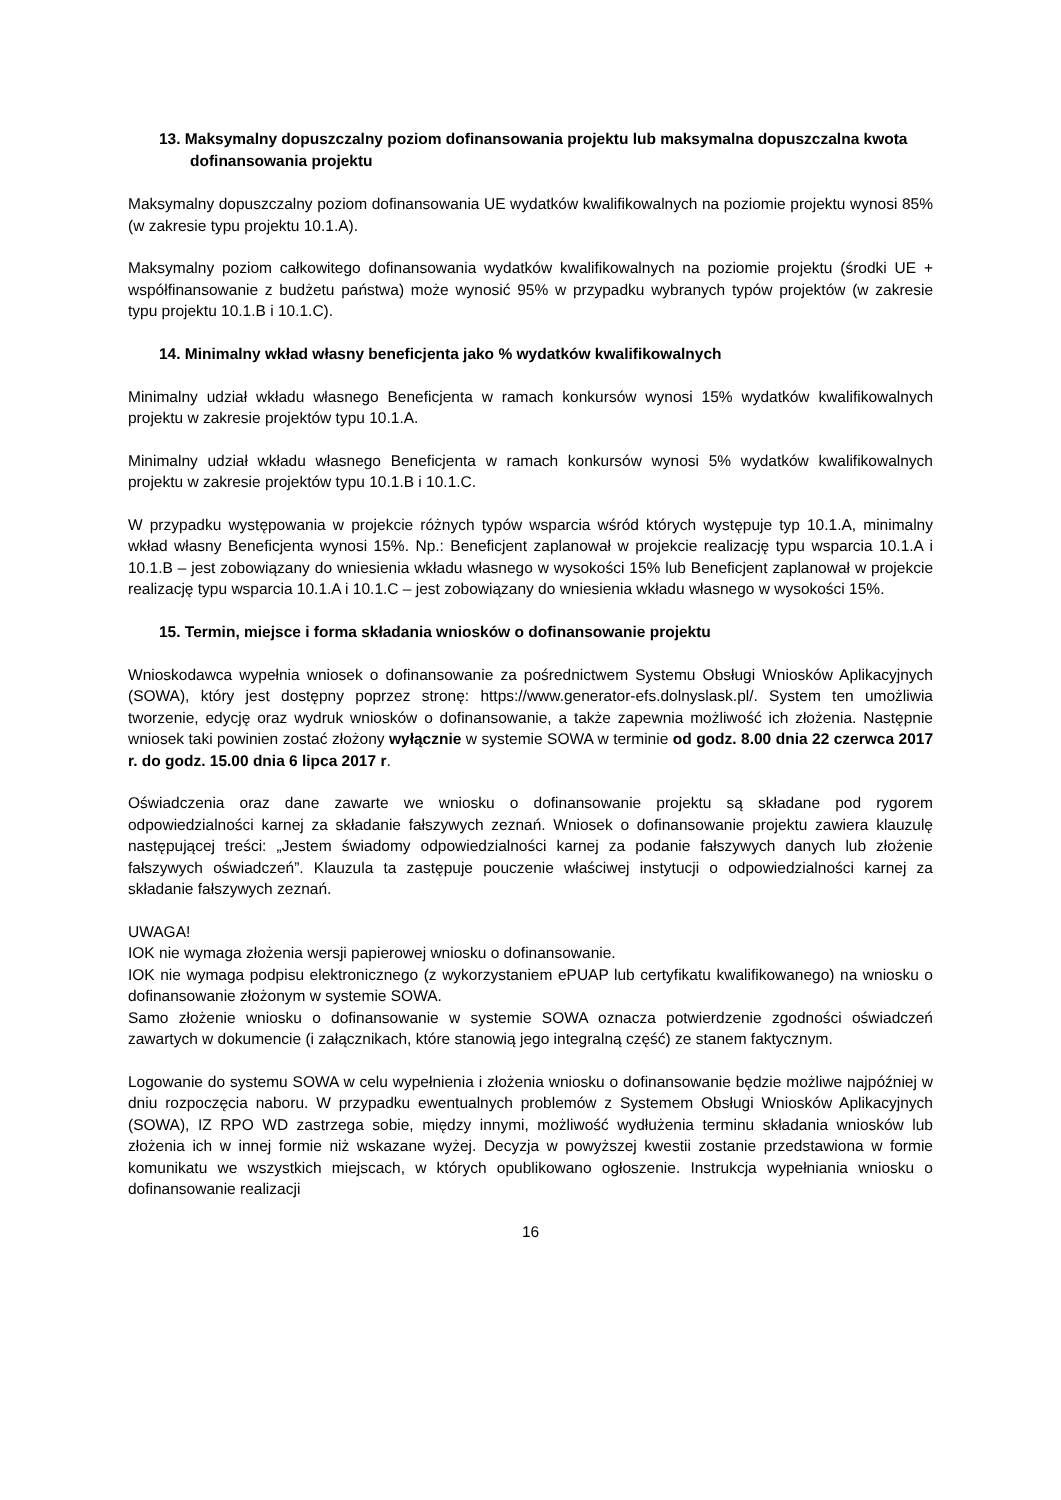13. Maksymalny dopuszczalny poziom dofinansowania projektu lub maksymalna dopuszczalna kwota dofinansowania projektu
Maksymalny dopuszczalny poziom dofinansowania UE wydatków kwalifikowalnych na poziomie projektu wynosi 85% (w zakresie typu projektu 10.1.A).
Maksymalny poziom całkowitego dofinansowania wydatków kwalifikowalnych na poziomie projektu (środki UE + współfinansowanie z budżetu państwa) może wynosić 95% w przypadku wybranych typów projektów (w zakresie typu projektu 10.1.B i 10.1.C).
14. Minimalny wkład własny beneficjenta jako % wydatków kwalifikowalnych
Minimalny udział wkładu własnego Beneficjenta w ramach konkursów wynosi 15% wydatków kwalifikowalnych projektu w zakresie projektów typu 10.1.A.
Minimalny udział wkładu własnego Beneficjenta w ramach konkursów wynosi 5% wydatków kwalifikowalnych projektu w zakresie projektów typu 10.1.B i 10.1.C.
W przypadku występowania w projekcie różnych typów wsparcia wśród których występuje typ 10.1.A, minimalny wkład własny Beneficjenta wynosi 15%. Np.: Beneficjent zaplanował w projekcie realizację typu wsparcia 10.1.A i 10.1.B – jest zobowiązany do wniesienia wkładu własnego w wysokości 15% lub Beneficjent zaplanował w projekcie realizację typu wsparcia 10.1.A i 10.1.C – jest zobowiązany do wniesienia wkładu własnego w wysokości 15%.
15. Termin, miejsce i forma składania wniosków o dofinansowanie projektu
Wnioskodawca wypełnia wniosek o dofinansowanie za pośrednictwem Systemu Obsługi Wniosków Aplikacyjnych (SOWA), który jest dostępny poprzez stronę: https://www.generator-efs.dolnyslask.pl/. System ten umożliwia tworzenie, edycję oraz wydruk wniosków o dofinansowanie, a także zapewnia możliwość ich złożenia. Następnie wniosek taki powinien zostać złożony wyłącznie w systemie SOWA w terminie od godz. 8.00 dnia 22 czerwca 2017 r. do godz. 15.00 dnia 6 lipca 2017 r.
Oświadczenia oraz dane zawarte we wniosku o dofinansowanie projektu są składane pod rygorem odpowiedzialności karnej za składanie fałszywych zeznań. Wniosek o dofinansowanie projektu zawiera klauzulę następującej treści: „Jestem świadomy odpowiedzialności karnej za podanie fałszywych danych lub złożenie fałszywych oświadczeń”. Klauzula ta zastępuje pouczenie właściwej instytucji o odpowiedzialności karnej za składanie fałszywych zeznań.
UWAGA!
IOK nie wymaga złożenia wersji papierowej wniosku o dofinansowanie.
IOK nie wymaga podpisu elektronicznego (z wykorzystaniem ePUAP lub certyfikatu kwalifikowanego) na wniosku o dofinansowanie złożonym w systemie SOWA.
Samo złożenie wniosku o dofinansowanie w systemie SOWA oznacza potwierdzenie zgodności oświadczeń zawartych w dokumencie (i załącznikach, które stanowią jego integralną część) ze stanem faktycznym.
Logowanie do systemu SOWA w celu wypełnienia i złożenia wniosku o dofinansowanie będzie możliwe najpóźniej w dniu rozpoczęcia naboru. W przypadku ewentualnych problemów z Systemem Obsługi Wniosków Aplikacyjnych (SOWA), IZ RPO WD zastrzega sobie, między innymi, możliwość wydłużenia terminu składania wniosków lub złożenia ich w innej formie niż wskazane wyżej. Decyzja w powyższej kwestii zostanie przedstawiona w formie komunikatu we wszystkich miejscach, w których opublikowano ogłoszenie. Instrukcja wypełniania wniosku o dofinansowanie realizacji
16